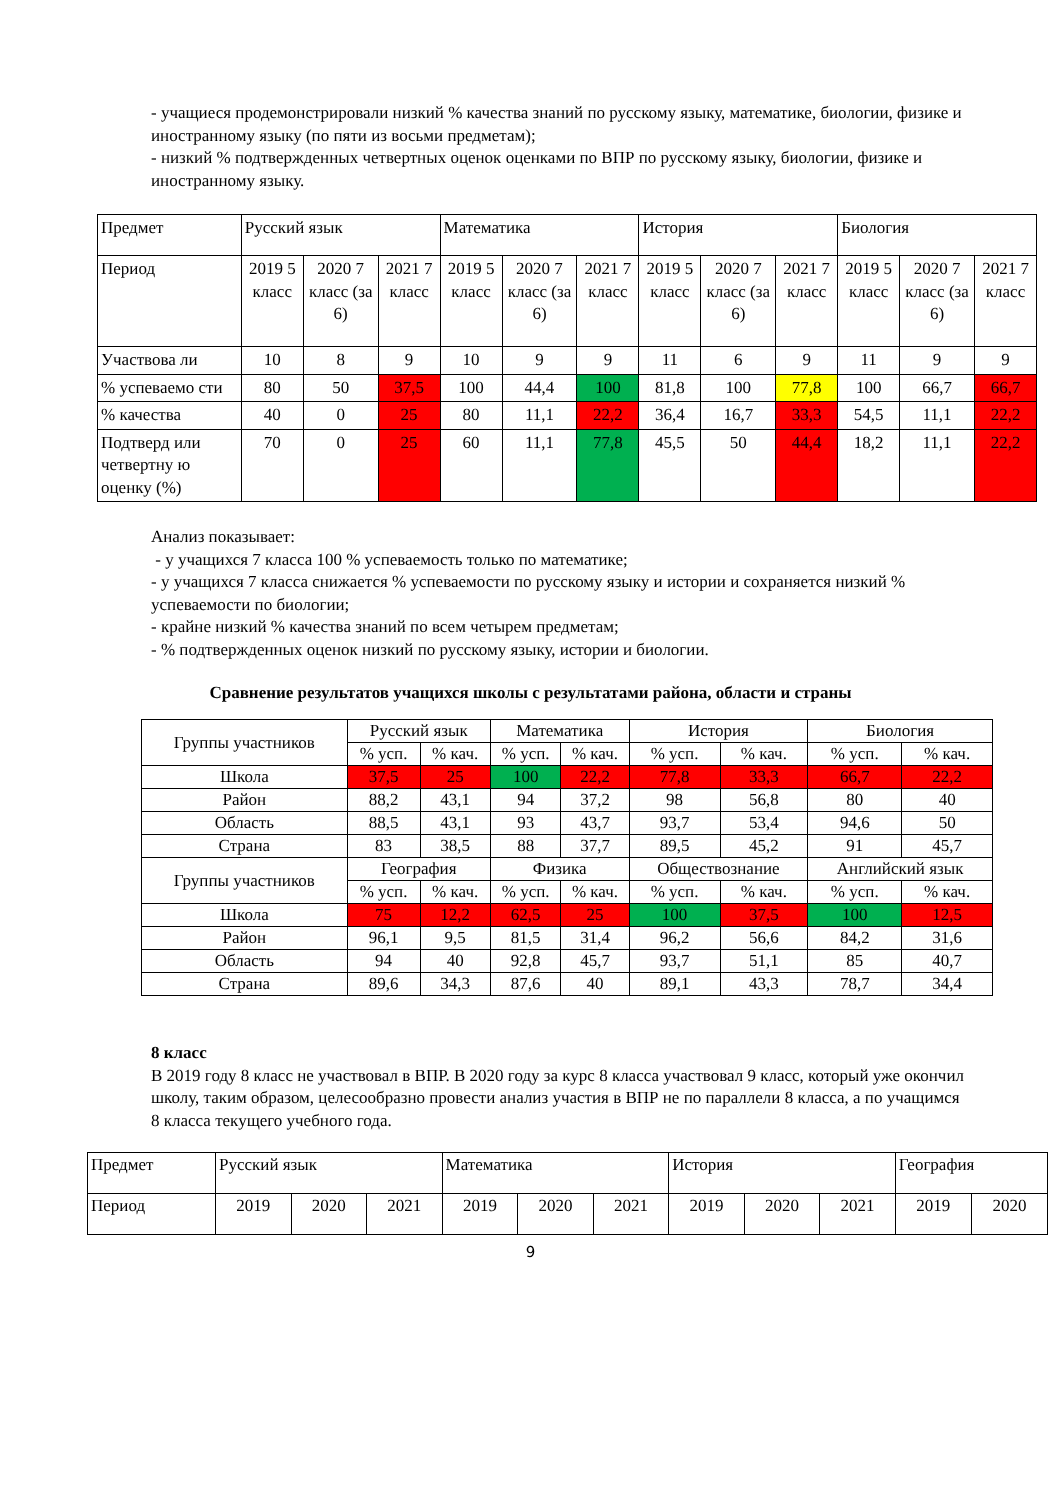- учащиеся продемонстрировали низкий % качества знаний по русскому языку, математике, биологии, физике и иностранному языку (по пяти из восьми предметам);
- низкий % подтвержденных четвертных оценок оценками по ВПР по русскому языку, биологии, физике и иностранному языку.
| Предмет | Русский язык | | | Математика | | | История | | | Биология | | |
| Период | 2019 5 класс | 2020 7 класс (за 6) | 2021 7 класс | 2019 5 класс | 2020 7 класс (за 6) | 2021 7 класс | 2019 5 класс | 2020 7 класс (за 6) | 2021 7 класс | 2019 5 класс | 2020 7 класс (за 6) | 2021 7 класс |
| Участвова ли | 10 | 8 | 9 | 10 | 9 | 9 | 11 | 6 | 9 | 11 | 9 | 9 |
| % успеваемо сти | 80 | 50 | 37,5 | 100 | 44,4 | 100 | 81,8 | 100 | 77,8 | 100 | 66,7 | 66,7 |
| % качества | 40 | 0 | 25 | 80 | 11,1 | 22,2 | 36,4 | 16,7 | 33,3 | 54,5 | 11,1 | 22,2 |
| Подтверд или четвертну ю оценку (%) | 70 | 0 | 25 | 60 | 11,1 | 77,8 | 45,5 | 50 | 44,4 | 18,2 | 11,1 | 22,2 |
Анализ показывает:
- у учащихся 7 класса 100 % успеваемость только по математике;
- у учащихся 7 класса снижается % успеваемости по русскому языку и истории и сохраняется низкий % успеваемости по биологии;
- крайне низкий % качества знаний по всем четырем предметам;
- % подтвержденных оценок низкий по русскому языку, истории и биологии.
Сравнение результатов учащихся школы с результатами района, области и страны
| Группы участников | Русский язык | | Математика | | История | | Биология | |
| | % усп. | % кач. | % усп. | % кач. | % усп. | % кач. | % усп. | % кач. |
| Школа | 37,5 | 25 | 100 | 22,2 | 77,8 | 33,3 | 66,7 | 22,2 |
| Район | 88,2 | 43,1 | 94 | 37,2 | 98 | 56,8 | 80 | 40 |
| Область | 88,5 | 43,1 | 93 | 43,7 | 93,7 | 53,4 | 94,6 | 50 |
| Страна | 83 | 38,5 | 88 | 37,7 | 89,5 | 45,2 | 91 | 45,7 |
| Группы участников | География | | Физика | | Обществознание | | Английский язык | |
| | % усп. | % кач. | % усп. | % кач. | % усп. | % кач. | % усп. | % кач. |
| Школа | 75 | 12,2 | 62,5 | 25 | 100 | 37,5 | 100 | 12,5 |
| Район | 96,1 | 9,5 | 81,5 | 31,4 | 96,2 | 56,6 | 84,2 | 31,6 |
| Область | 94 | 40 | 92,8 | 45,7 | 93,7 | 51,1 | 85 | 40,7 |
| Страна | 89,6 | 34,3 | 87,6 | 40 | 89,1 | 43,3 | 78,7 | 34,4 |
8 класс
В 2019 году 8 класс не участвовал в ВПР. В 2020 году за курс 8 класса участвовал 9 класс, который уже окончил школу, таким образом, целесообразно провести анализ участия в ВПР не по параллели 8 класса, а по учащимся 8 класса текущего учебного года.
| Предмет | Русский язык | | | Математика | | | История | | | География | |
| Период | 2019 | 2020 | 2021 | 2019 | 2020 | 2021 | 2019 | 2020 | 2021 | 2019 | 2020 |
9